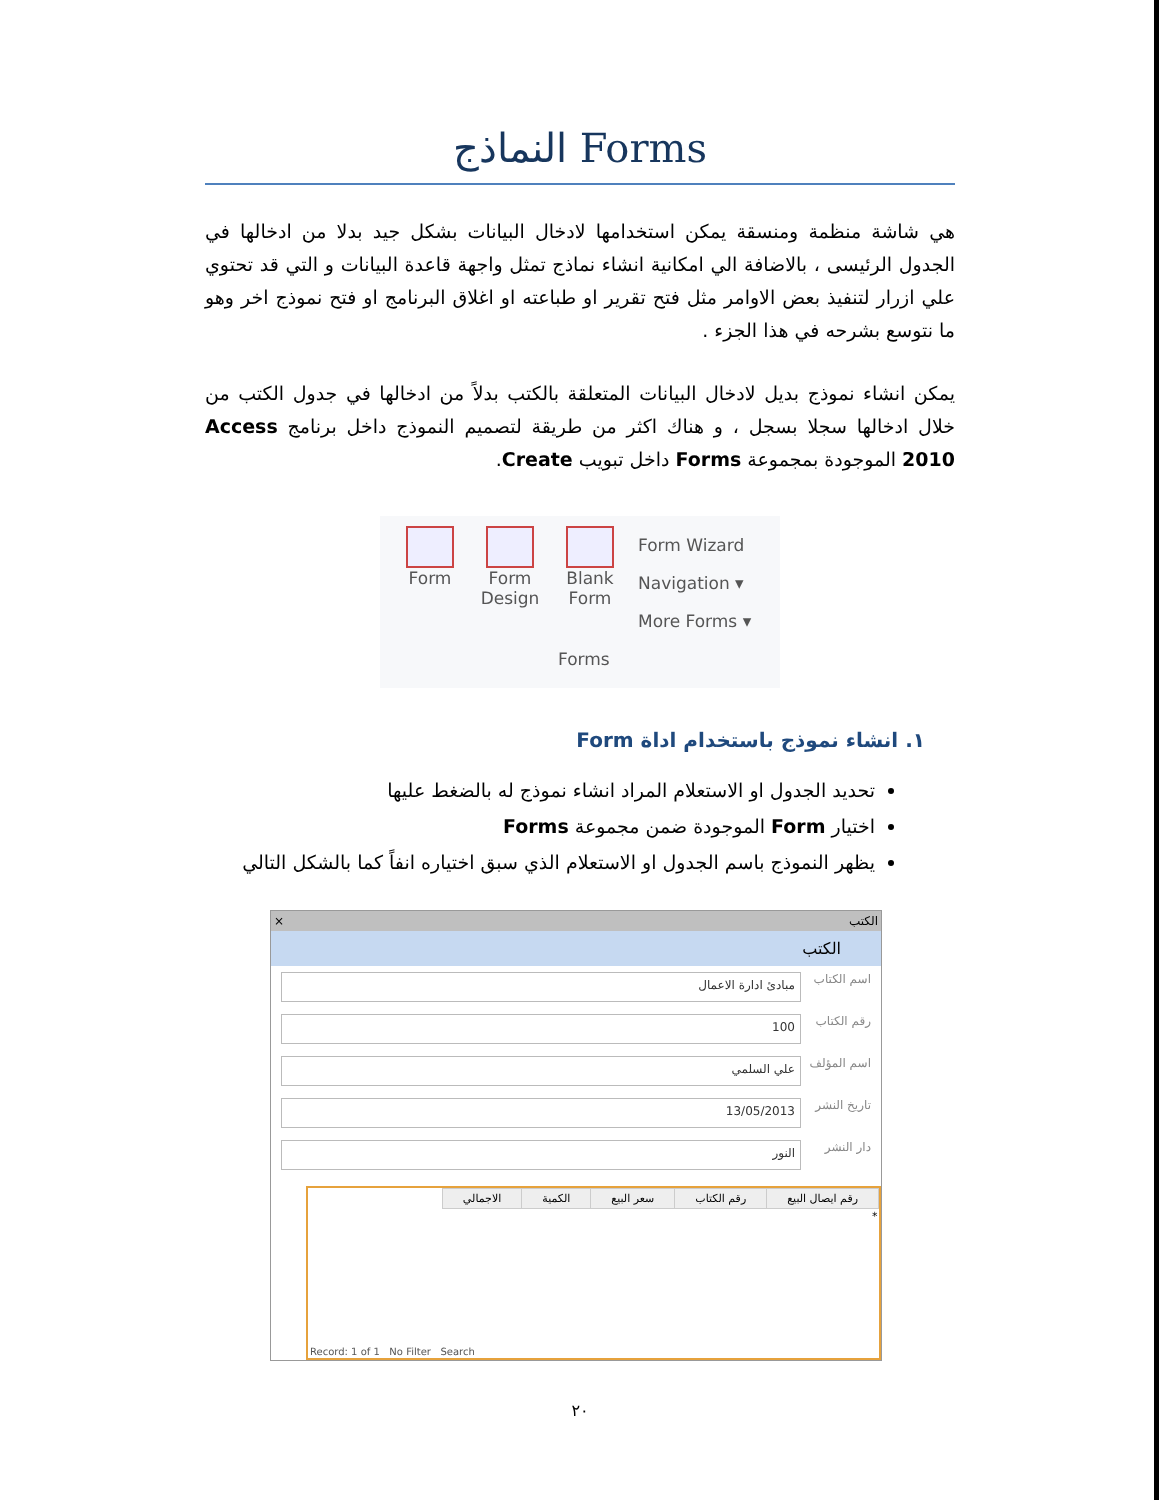النماذج Forms
هي شاشة منظمة ومنسقة يمكن استخدامها لادخال البيانات بشكل جيد بدلا من ادخالها في الجدول الرئيسى ، بالاضافة الي امكانية انشاء نماذج تمثل واجهة قاعدة البيانات و التي قد تحتوي علي ازرار لتنفيذ بعض الاوامر مثل فتح تقرير او طباعته او اغلاق البرنامج او فتح نموذج اخر وهو ما نتوسع بشرحه في هذا الجزء .
يمكن انشاء نموذج بديل لادخال البيانات المتعلقة بالكتب بدلاً من ادخالها في جدول الكتب من خلال ادخالها سجلا بسجل ، و هناك اكثر من طريقة لتصميم النموذج داخل برنامج Access 2010 الموجودة بمجموعة Forms داخل تبويب Create.
Form Form
Design
Blank
Form
Form Wizard
Navigation ▾
More Forms ▾
Forms
١. انشاء نموذج باستخدام اداة Form
تحديد الجدول او الاستعلام المراد انشاء نموذج له بالضغط عليها
اختيار Form الموجودة ضمن مجموعة Forms
يظهر النموذج باسم الجدول او الاستعلام الذي سبق اختياره انفاً كما بالشكل التالي
الكتب ×
الكتب
اسم الكتاب
مبادئ ادارة الاعمال
رقم الكتاب
100
اسم المؤلف
علي السلمي
تاريخ النشر
13/05/2013
دار النشر
النور
| رقم ايصال البيع | رقم الكتاب | سعر البيع | الكمية | الاجمالي |
| --- | --- | --- | --- | --- |
| * | | | | |
Record: 1 of 1 No Filter Search
٢٠